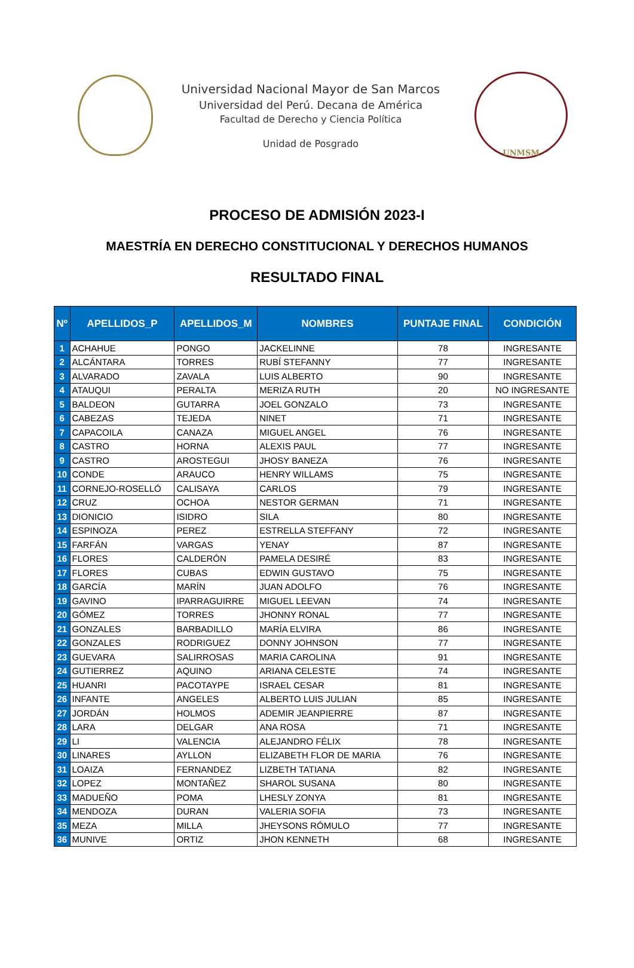Universidad Nacional Mayor de San Marcos
Universidad del Perú. Decana de América
Facultad de Derecho y Ciencia Política
Unidad de Posgrado
UNMSM
PROCESO DE ADMISIÓN 2023-I
MAESTRÍA EN DERECHO CONSTITUCIONAL Y DERECHOS HUMANOS
RESULTADO FINAL
| Nº | APELLIDOS_P | APELLIDOS_M | NOMBRES | PUNTAJE FINAL | CONDICIÓN |
| --- | --- | --- | --- | --- | --- |
| 1 | ACHAHUE | PONGO | JACKELINNE | 78 | INGRESANTE |
| 2 | ALCÁNTARA | TORRES | RUBÍ STEFANNY | 77 | INGRESANTE |
| 3 | ALVARADO | ZAVALA | LUIS ALBERTO | 90 | INGRESANTE |
| 4 | ATAUQUI | PERALTA | MERIZA RUTH | 20 | NO INGRESANTE |
| 5 | BALDEON | GUTARRA | JOEL GONZALO | 73 | INGRESANTE |
| 6 | CABEZAS | TEJEDA | NINET | 71 | INGRESANTE |
| 7 | CAPACOILA | CANAZA | MIGUEL ANGEL | 76 | INGRESANTE |
| 8 | CASTRO | HORNA | ALEXIS PAUL | 77 | INGRESANTE |
| 9 | CASTRO | AROSTEGUI | JHOSY BANEZA | 76 | INGRESANTE |
| 10 | CONDE | ARAUCO | HENRY WILLAMS | 75 | INGRESANTE |
| 11 | CORNEJO-ROSELLÓ | CALISAYA | CARLOS | 79 | INGRESANTE |
| 12 | CRUZ | OCHOA | NESTOR GERMAN | 71 | INGRESANTE |
| 13 | DIONICIO | ISIDRO | SILA | 80 | INGRESANTE |
| 14 | ESPINOZA | PEREZ | ESTRELLA STEFFANY | 72 | INGRESANTE |
| 15 | FARFÁN | VARGAS | YENAY | 87 | INGRESANTE |
| 16 | FLORES | CALDERÓN | PAMELA DESIRÉ | 83 | INGRESANTE |
| 17 | FLORES | CUBAS | EDWIN GUSTAVO | 75 | INGRESANTE |
| 18 | GARCÍA | MARÍN | JUAN ADOLFO | 76 | INGRESANTE |
| 19 | GAVINO | IPARRAGUIRRE | MIGUEL LEEVAN | 74 | INGRESANTE |
| 20 | GÓMEZ | TORRES | JHONNY RONAL | 77 | INGRESANTE |
| 21 | GONZALES | BARBADILLO | MARÍA ELVIRA | 86 | INGRESANTE |
| 22 | GONZALES | RODRIGUEZ | DONNY JOHNSON | 77 | INGRESANTE |
| 23 | GUEVARA | SALIRROSAS | MARIA CAROLINA | 91 | INGRESANTE |
| 24 | GUTIERREZ | AQUINO | ARIANA CELESTE | 74 | INGRESANTE |
| 25 | HUANRI | PACOTAYPE | ISRAEL CESAR | 81 | INGRESANTE |
| 26 | INFANTE | ANGELES | ALBERTO LUIS JULIAN | 85 | INGRESANTE |
| 27 | JORDÁN | HOLMOS | ADEMIR JEANPIERRE | 87 | INGRESANTE |
| 28 | LARA | DELGAR | ANA ROSA | 71 | INGRESANTE |
| 29 | LI | VALENCIA | ALEJANDRO FÉLIX | 78 | INGRESANTE |
| 30 | LINARES | AYLLON | ELIZABETH FLOR DE MARIA | 76 | INGRESANTE |
| 31 | LOAIZA | FERNANDEZ | LIZBETH TATIANA | 82 | INGRESANTE |
| 32 | LOPEZ | MONTAÑEZ | SHAROL SUSANA | 80 | INGRESANTE |
| 33 | MADUEÑO | POMA | LHESLY ZONYA | 81 | INGRESANTE |
| 34 | MENDOZA | DURAN | VALERIA SOFIA | 73 | INGRESANTE |
| 35 | MEZA | MILLA | JHEYSONS RÓMULO | 77 | INGRESANTE |
| 36 | MUNIVE | ORTIZ | JHON KENNETH | 68 | INGRESANTE |